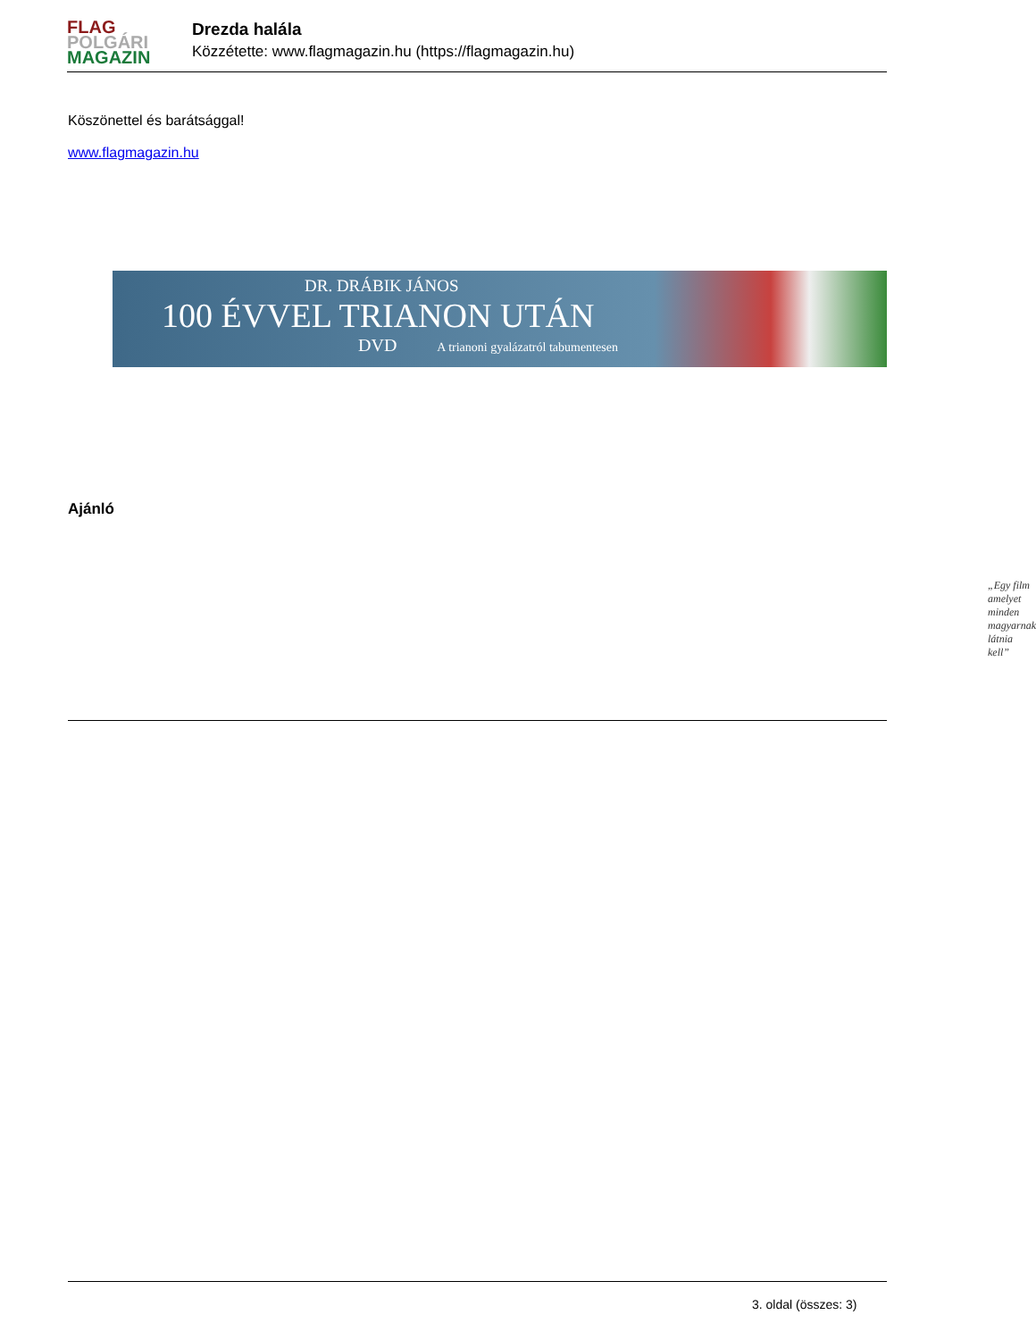FLAG
POLGÁRI
MAGAZIN
Drezda halála
Közzétette: www.flagmagazin.hu (https://flagmagazin.hu)
Köszönettel és barátsággal!
www.flagmagazin.hu
DR. DRÁBIK JÁNOS
100 ÉVVEL TRIANON UTÁN
DVD A trianoni gyalázatról tabumentesen
„Egy film amelyet minden magyarnak látnia kell”
Ajánló
3. oldal (összes: 3)